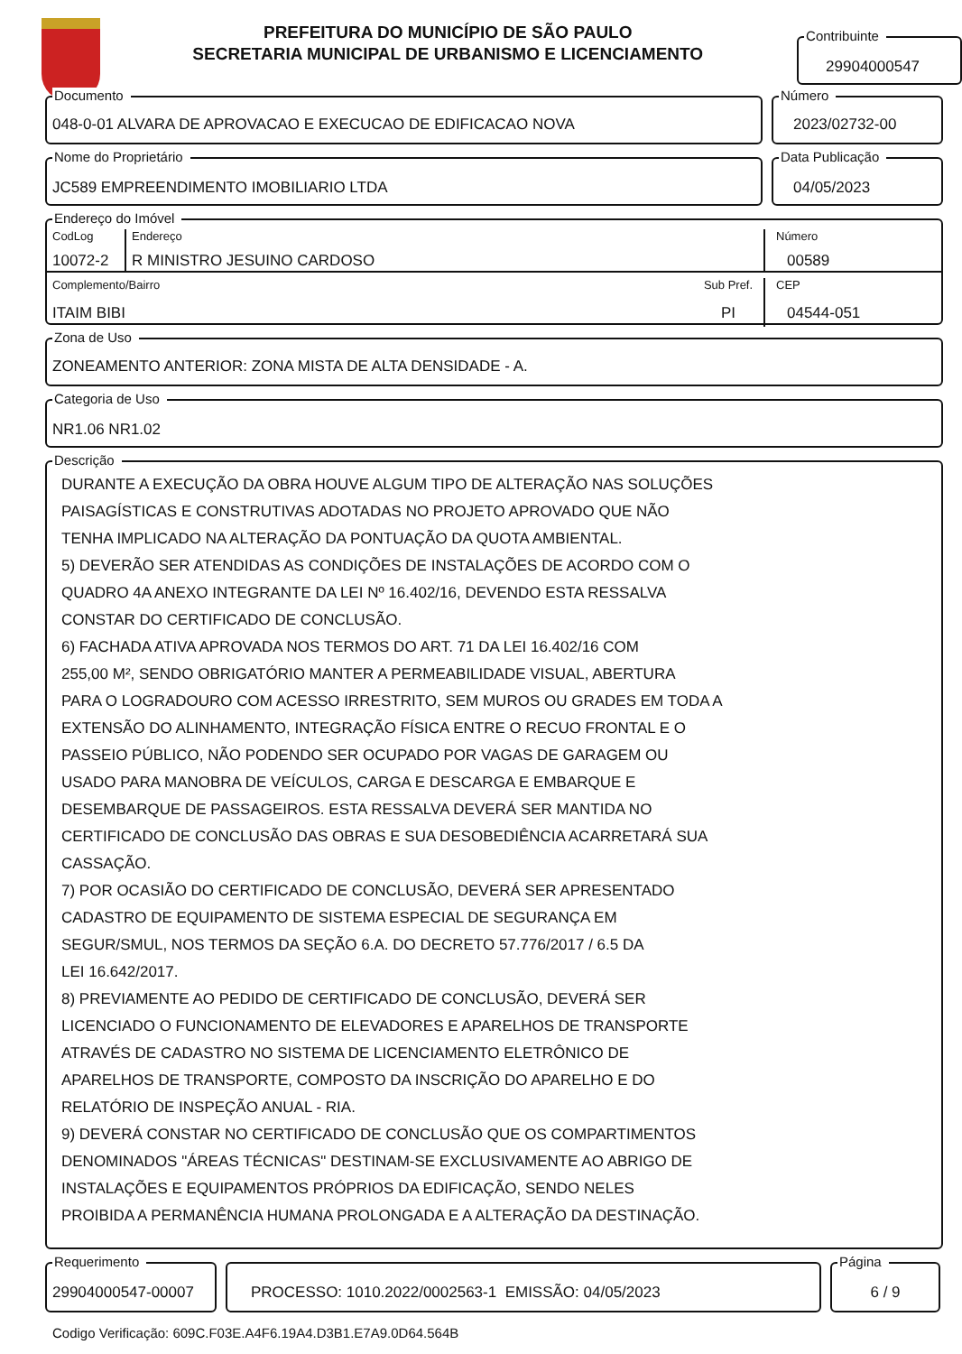PREFEITURA DO MUNICÍPIO DE SÃO PAULO
SECRETARIA MUNICIPAL DE URBANISMO E LICENCIAMENTO
Contribuinte
29904000547
Documento
048-0-01 ALVARA DE APROVACAO E EXECUCAO DE EDIFICACAO NOVA
Número
2023/02732-00
Nome do Proprietário
JC589 EMPREENDIMENTO IMOBILIARIO LTDA
Data Publicação
04/05/2023
Endereço do Imóvel
CodLog
10072-2
Endereço
R MINISTRO JESUINO CARDOSO
Número
00589
Complemento/Bairro
ITAIM BIBI
Sub Pref.
PI
CEP
04544-051
Zona de Uso
ZONEAMENTO ANTERIOR: ZONA MISTA DE ALTA DENSIDADE - A.
Categoria de Uso
NR1.06 NR1.02
Descrição
DURANTE A EXECUÇÃO DA OBRA HOUVE ALGUM TIPO DE ALTERAÇÃO NAS SOLUÇÕES
PAISAGÍSTICAS E CONSTRUTIVAS ADOTADAS NO PROJETO APROVADO QUE NÃO
TENHA IMPLICADO NA ALTERAÇÃO DA PONTUAÇÃO DA QUOTA AMBIENTAL.
5) DEVERÃO SER ATENDIDAS AS CONDIÇÕES DE INSTALAÇÕES DE ACORDO COM O
QUADRO 4A ANEXO INTEGRANTE DA LEI Nº 16.402/16, DEVENDO ESTA RESSALVA
CONSTAR DO CERTIFICADO DE CONCLUSÃO.
6) FACHADA ATIVA APROVADA NOS TERMOS DO ART. 71 DA LEI 16.402/16 COM
255,00 M², SENDO OBRIGATÓRIO MANTER A PERMEABILIDADE VISUAL, ABERTURA
PARA O LOGRADOURO COM ACESSO IRRESTRITO, SEM MUROS OU GRADES EM TODA A
EXTENSÃO DO ALINHAMENTO, INTEGRAÇÃO FÍSICA ENTRE O RECUO FRONTAL E O
PASSEIO PÚBLICO, NÃO PODENDO SER OCUPADO POR VAGAS DE GARAGEM OU
USADO PARA MANOBRA DE VEÍCULOS, CARGA E DESCARGA E EMBARQUE E
DESEMBARQUE DE PASSAGEIROS. ESTA RESSALVA DEVERÁ SER MANTIDA NO
CERTIFICADO DE CONCLUSÃO DAS OBRAS E SUA DESOBEDIÊNCIA ACARRETARÁ SUA
CASSAÇÃO.
7) POR OCASIÃO DO CERTIFICADO DE CONCLUSÃO, DEVERÁ SER APRESENTADO
CADASTRO DE EQUIPAMENTO DE SISTEMA ESPECIAL DE SEGURANÇA EM
SEGUR/SMUL, NOS TERMOS DA SEÇÃO 6.A. DO DECRETO 57.776/2017 / 6.5 DA
LEI 16.642/2017.
8) PREVIAMENTE AO PEDIDO DE CERTIFICADO DE CONCLUSÃO, DEVERÁ SER
LICENCIADO O FUNCIONAMENTO DE ELEVADORES E APARELHOS DE TRANSPORTE
ATRAVÉS DE CADASTRO NO SISTEMA DE LICENCIAMENTO ELETRÔNICO DE
APARELHOS DE TRANSPORTE, COMPOSTO DA INSCRIÇÃO DO APARELHO E DO
RELATÓRIO DE INSPEÇÃO ANUAL - RIA.
9) DEVERÁ CONSTAR NO CERTIFICADO DE CONCLUSÃO QUE OS COMPARTIMENTOS
DENOMINADOS "ÁREAS TÉCNICAS" DESTINAM-SE EXCLUSIVAMENTE AO ABRIGO DE
INSTALAÇÕES E EQUIPAMENTOS PRÓPRIOS DA EDIFICAÇÃO, SENDO NELES
PROIBIDA A PERMANÊNCIA HUMANA PROLONGADA E A ALTERAÇÃO DA DESTINAÇÃO.
Requerimento
29904000547-00007
PROCESSO: 1010.2022/0002563-1 EMISSÃO: 04/05/2023
Página
6 / 9
Codigo Verificação: 609C.F03E.A4F6.19A4.D3B1.E7A9.0D64.564B